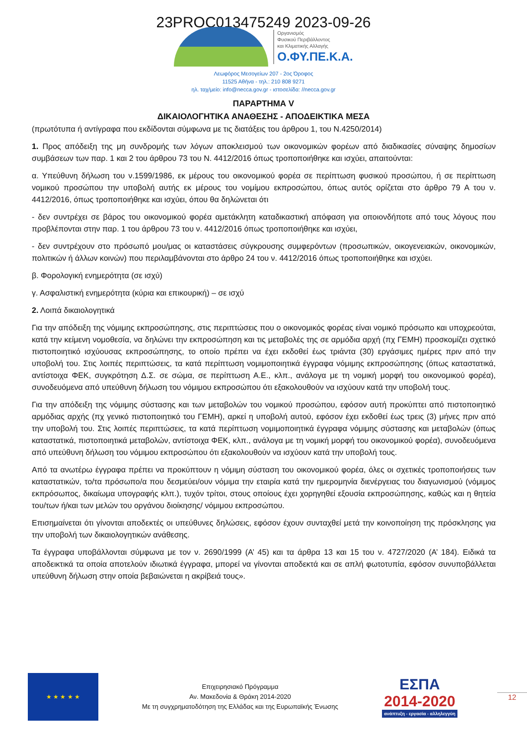23PROC013475249 2023-09-26
Οργανισμός
Φυσικού Περιβάλλοντος
και Κλιματικής Αλλαγής
Ο.ΦΥ.ΠΕ.Κ.Α.
Λεωφόρος Μεσογείων 207 - 2ος Όροφος
11525 Αθήνα - τηλ.: 210 808 9271
ηλ. ταχ/μείο: info@necca.gov.gr - ιστοσελίδα: //necca.gov.gr
ΠΑΡΑΡΤΗΜΑ V
ΔΙΚΑΙΟΛΟΓΗΤΙΚΑ ΑΝΑΘΕΣΗΣ - ΑΠΟΔΕΙΚΤΙΚΑ ΜΕΣΑ
(πρωτότυπα ή αντίγραφα που εκδίδονται σύμφωνα με τις διατάξεις του άρθρου 1, του Ν.4250/2014)
1. Προς απόδειξη της μη συνδρομής των λόγων αποκλεισμού των οικονομικών φορέων από διαδικασίες σύναψης δημοσίων συμβάσεων των παρ. 1 και 2 του άρθρου 73 του Ν. 4412/2016 όπως τροποποιήθηκε και ισχύει, απαιτούνται:
α. Υπεύθυνη δήλωση του ν.1599/1986, εκ μέρους του οικονομικού φορέα σε περίπτωση φυσικού προσώπου, ή σε περίπτωση νομικού προσώπου την υποβολή αυτής εκ μέρους του νομίμου εκπροσώπου, όπως αυτός ορίζεται στο άρθρο 79 Α του ν. 4412/2016, όπως τροποποιήθηκε και ισχύει, όπου θα δηλώνεται ότι
- δεν συντρέχει σε βάρος του οικονομικού φορέα αμετάκλητη καταδικαστική απόφαση για οποιονδήποτε από τους λόγους που προβλέπονται στην παρ. 1 του άρθρου 73 του ν. 4412/2016 όπως τροποποιήθηκε και ισχύει,
- δεν συντρέχουν στο πρόσωπό μου/μας οι καταστάσεις σύγκρουσης συμφερόντων (προσωπικών, οικογενειακών, οικονομικών, πολιτικών ή άλλων κοινών) που περιλαμβάνονται στο άρθρο 24 του ν. 4412/2016 όπως τροποποιήθηκε και ισχύει.
β. Φορολογική ενημερότητα (σε ισχύ)
γ. Ασφαλιστική ενημερότητα (κύρια και επικουρική) – σε ισχύ
2. Λοιπά δικαιολογητικά
Για την απόδειξη της νόμιμης εκπροσώπησης, στις περιπτώσεις που ο οικονομικός φορέας είναι νομικό πρόσωπο και υποχρεούται, κατά την κείμενη νομοθεσία, να δηλώνει την εκπροσώπηση και τις μεταβολές της σε αρμόδια αρχή (πχ ΓΕΜΗ) προσκομίζει σχετικό πιστοποιητικό ισχύουσας εκπροσώπησης, το οποίο πρέπει να έχει εκδοθεί έως τριάντα (30) εργάσιμες ημέρες πριν από την υποβολή του. Στις λοιπές περιπτώσεις, τα κατά περίπτωση νομιμοποιητικά έγγραφα νόμιμης εκπροσώπησης (όπως καταστατικά, αντίστοιχα ΦΕΚ, συγκρότηση Δ.Σ. σε σώμα, σε περίπτωση Α.Ε., κλπ., ανάλογα με τη νομική μορφή του οικονομικού φορέα), συνοδευόμενα από υπεύθυνη δήλωση του νόμιμου εκπροσώπου ότι εξακολουθούν να ισχύουν κατά την υποβολή τους.
Για την απόδειξη της νόμιμης σύστασης και των μεταβολών του νομικού προσώπου, εφόσον αυτή προκύπτει από πιστοποιητικό αρμόδιας αρχής (πχ γενικό πιστοποιητικό του ΓΕΜΗ), αρκεί η υποβολή αυτού, εφόσον έχει εκδοθεί έως τρεις (3) μήνες πριν από την υποβολή του. Στις λοιπές περιπτώσεις, τα κατά περίπτωση νομιμοποιητικά έγγραφα νόμιμης σύστασης και μεταβολών (όπως καταστατικά, πιστοποιητικά μεταβολών, αντίστοιχα ΦΕΚ, κλπ., ανάλογα με τη νομική μορφή του οικονομικού φορέα), συνοδευόμενα από υπεύθυνη δήλωση του νόμιμου εκπροσώπου ότι εξακολουθούν να ισχύουν κατά την υποβολή τους.
Από τα ανωτέρω έγγραφα πρέπει να προκύπτουν η νόμιμη σύσταση του οικονομικού φορέα, όλες οι σχετικές τροποποιήσεις των καταστατικών, το/τα πρόσωπο/α που δεσμεύει/ουν νόμιμα την εταιρία κατά την ημερομηνία διενέργειας του διαγωνισμού (νόμιμος εκπρόσωπος, δικαίωμα υπογραφής κλπ.), τυχόν τρίτοι, στους οποίους έχει χορηγηθεί εξουσία εκπροσώπησης, καθώς και η θητεία του/των ή/και των μελών του οργάνου διοίκησης/ νόμιμου εκπροσώπου.
Επισημαίνεται ότι γίνονται αποδεκτές οι υπεύθυνες δηλώσεις, εφόσον έχουν συνταχθεί μετά την κοινοποίηση της πρόσκλησης για την υποβολή των δικαιολογητικών ανάθεσης.
Τα έγγραφα υποβάλλονται σύμφωνα με τον ν. 2690/1999 (Α’ 45) και τα άρθρα 13 και 15 του ν. 4727/2020 (Α’ 184). Ειδικά τα αποδεικτικά τα οποία αποτελούν ιδιωτικά έγγραφα, μπορεί να γίνονται αποδεκτά και σε απλή φωτοτυπία, εφόσον συνυποβάλλεται υπεύθυνη δήλωση στην οποία βεβαιώνεται η ακρίβειά τους».
★ ★ ★ ★ ★
Επιχειρησιακό Πρόγραμμα
Αν. Μακεδονία & Θράκη 2014-2020
Με τη συγχρηματοδότηση της Ελλάδας και της Ευρωπαϊκής Ένωσης
ΕΣΠΑ
2014-2020
ανάπτυξη - εργασία - αλληλεγγύη
12